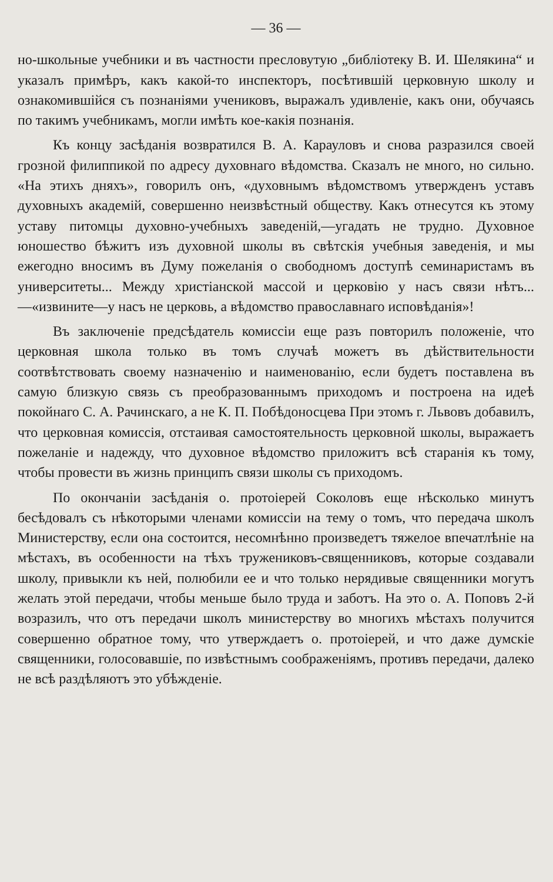— 36 —
но-школьные учебники и въ частности пресловутую „библіотеку В. И. Шелякина“ и указалъ примѣръ, какъ какой-то инспекторъ, посѣтившій церковную школу и ознакомившійся съ познаніями учениковъ, выражалъ удивленіе, какъ они, обучаясь по такимъ учебникамъ, могли имѣть кое-какія познанія.
Къ концу засѣданія возвратился В. А. Карауловъ и снова разразился своей грозной филиппикой по адресу духовнаго вѣдомства. Сказалъ не много, но сильно. «На этихъ дняхъ», говорилъ онъ, «духовнымъ вѣдомствомъ утвержденъ уставъ духовныхъ академій, совершенно неизвѣстный обществу. Какъ отнесутся къ этому уставу питомцы духовно-учебныхъ заведеній,—угадать не трудно. Духовное юношество бѣжитъ изъ духовной школы въ свѣтскія учебныя заведенія, и мы ежегодно вносимъ въ Думу пожеланія о свободномъ доступѣ семинаристамъ въ университеты... Между христіанской массой и церковію у насъ связи нѣтъ...—«извините—у насъ не церковь, а вѣдомство православнаго исповѣданія»!
Въ заключеніе предсѣдатель комиссіи еще разъ повторилъ положеніе, что церковная школа только въ томъ случаѣ можетъ въ дѣйствительности соотвѣтствовать своему назначенію и наименованію, если будетъ поставлена въ самую близкую связь съ преобразованнымъ приходомъ и построена на идеѣ покойнаго С. А. Рачинскаго, а не К. П. Побѣдоносцева При этомъ г. Львовъ добавилъ, что церковная комиссія, отстаивая самостоятельность церковной школы, выражаетъ пожеланіе и надежду, что духовное вѣдомство приложитъ всѣ старанія къ тому, чтобы провести въ жизнь принципъ связи школы съ приходомъ.
По окончаніи засѣданія о. протоіерей Соколовъ еще нѣсколько минутъ бесѣдовалъ съ нѣкоторыми членами комиссіи на тему о томъ, что передача школъ Министерству, если она состоится, несомнѣнно произведетъ тяжелое впечатлѣніе на мѣстахъ, въ особенности на тѣхъ тружениковъ-священниковъ, которые создавали школу, привыкли къ ней, полюбили ее и что только нерядивые священники могутъ желать этой передачи, чтобы меньше было труда и заботъ. На это о. А. Поповъ 2-й возразилъ, что отъ передачи школъ министерству во многихъ мѣстахъ получится совершенно обратное тому, что утверждаетъ о. протоіерей, и что даже думскіе священники, голосовавшіе, по извѣстнымъ соображеніямъ, противъ передачи, далеко не всѣ раздѣляютъ это убѣжденіе.